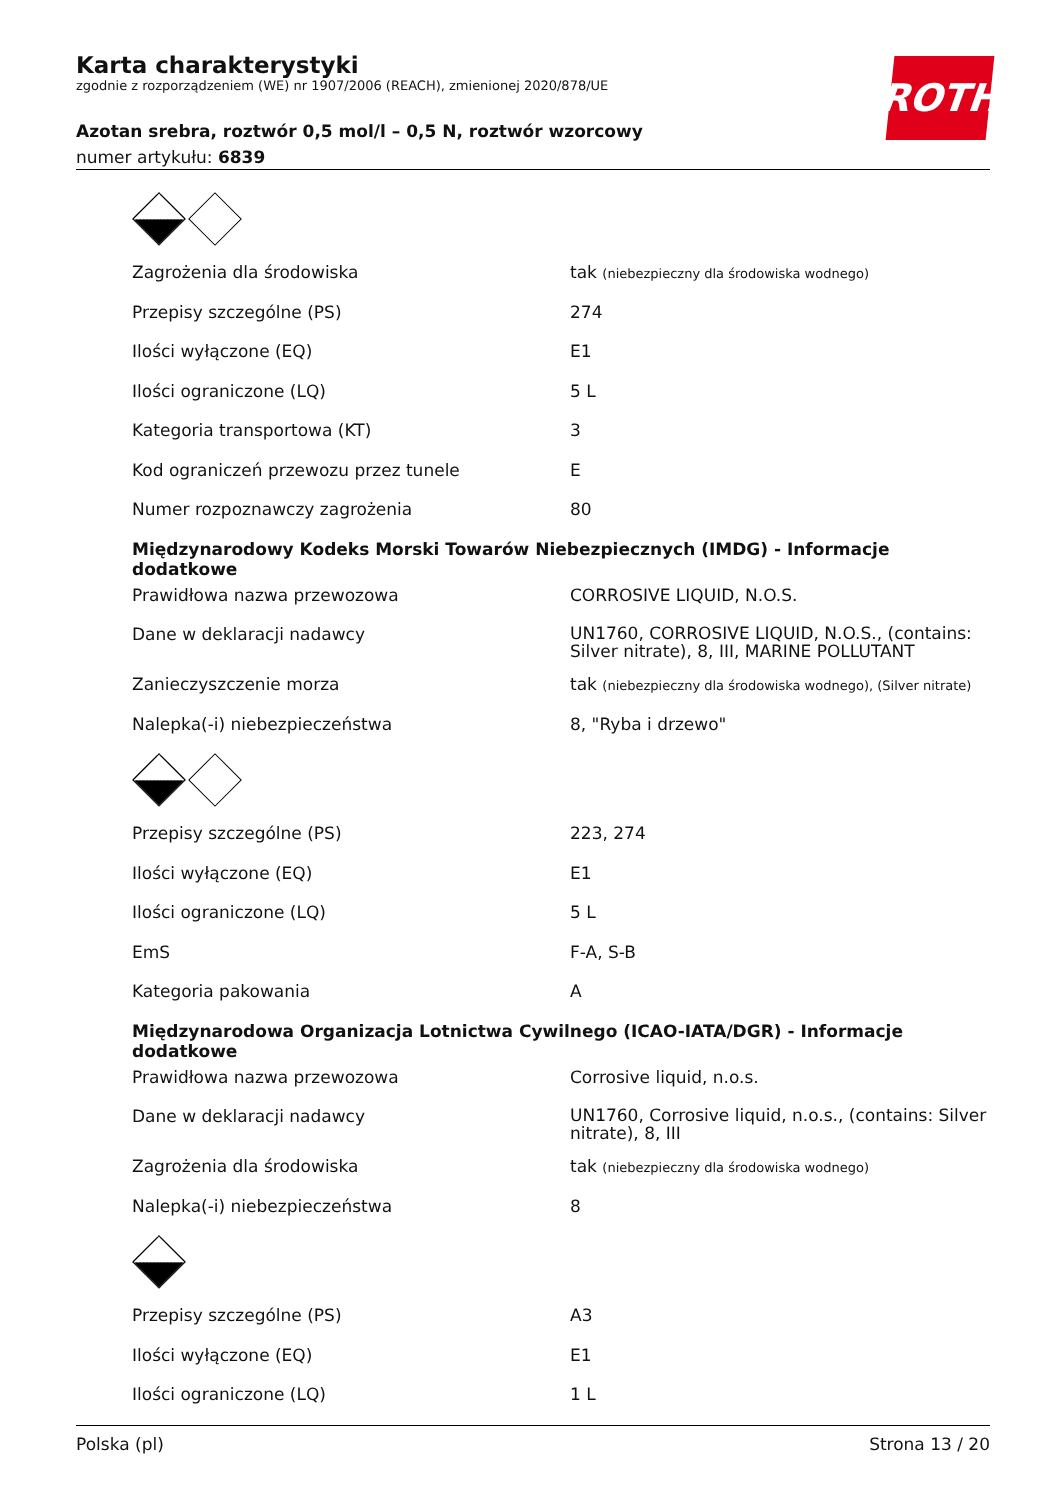Karta charakterystyki
zgodnie z rozporządzeniem (WE) nr 1907/2006 (REACH), zmienionej 2020/878/UE
Azotan srebra, roztwór 0,5 mol/l – 0,5 N, roztwór wzorcowy
numer artykułu: 6839
ROTH
| Zagrożenia dla środowiska | tak (niebezpieczny dla środowiska wodnego) |
| Przepisy szczególne (PS) | 274 |
| Ilości wyłączone (EQ) | E1 |
| Ilości ograniczone (LQ) | 5 L |
| Kategoria transportowa (KT) | 3 |
| Kod ograniczeń przewozu przez tunele | E |
| Numer rozpoznawczy zagrożenia | 80 |
| Międzynarodowy Kodeks Morski Towarów Niebezpiecznych (IMDG) - Informacje dodatkowe | |
| Prawidłowa nazwa przewozowa | CORROSIVE LIQUID, N.O.S. |
| Dane w deklaracji nadawcy | UN1760, CORROSIVE LIQUID, N.O.S., (contains: Silver nitrate), 8, III, MARINE POLLUTANT |
| Zanieczyszczenie morza | tak (niebezpieczny dla środowiska wodnego), (Silver nitrate) |
| Nalepka(-i) niebezpieczeństwa | 8, "Ryba i drzewo" |
| Przepisy szczególne (PS) | 223, 274 |
| Ilości wyłączone (EQ) | E1 |
| Ilości ograniczone (LQ) | 5 L |
| EmS | F-A, S-B |
| Kategoria pakowania | A |
| Międzynarodowa Organizacja Lotnictwa Cywilnego (ICAO-IATA/DGR) - Informacje dodatkowe | |
| Prawidłowa nazwa przewozowa | Corrosive liquid, n.o.s. |
| Dane w deklaracji nadawcy | UN1760, Corrosive liquid, n.o.s., (contains: Silver nitrate), 8, III |
| Zagrożenia dla środowiska | tak (niebezpieczny dla środowiska wodnego) |
| Nalepka(-i) niebezpieczeństwa | 8 |
| Przepisy szczególne (PS) | A3 |
| Ilości wyłączone (EQ) | E1 |
| Ilości ograniczone (LQ) | 1 L |
Polska (pl) Strona 13 / 20